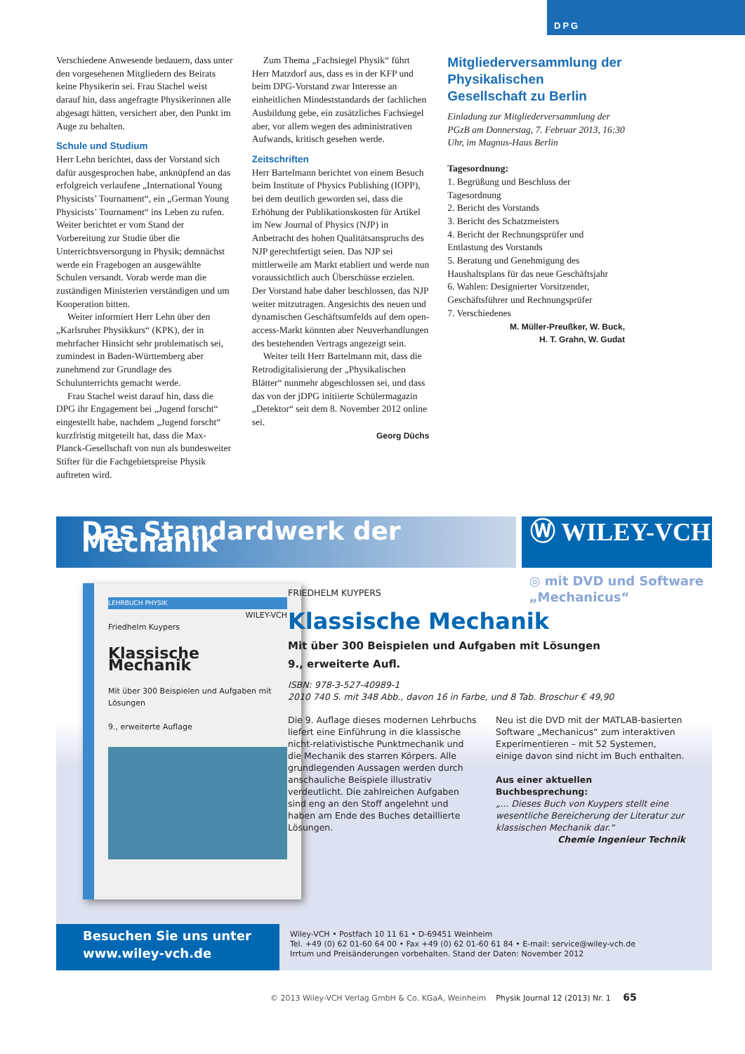DPG
Verschiedene Anwesende bedauern, dass unter den vorgesehenen Mitgliedern des Beirats keine Physikerin sei. Frau Stachel weist darauf hin, dass angefragte Physikerinnen alle abgesagt hätten, versichert aber, den Punkt im Auge zu behalten.
Schule und Studium
Herr Lehn berichtet, dass der Vorstand sich dafür ausgesprochen habe, anknüpfend an das erfolgreich verlaufene „International Young Physicists’ Tournament“, ein „German Young Physicists’ Tournament“ ins Leben zu rufen. Weiter berichtet er vom Stand der Vorbereitung zur Studie über die Unterrichtsversorgung in Physik; demnächst werde ein Fragebogen an ausgewählte Schulen versandt. Vorab werde man die zuständigen Ministerien verständigen und um Kooperation bitten.
Weiter informiert Herr Lehn über den „Karlsruher Physikkurs“ (KPK), der in mehrfacher Hinsicht sehr problematisch sei, zumindest in Baden-Württemberg aber zunehmend zur Grundlage des Schulunterrichts gemacht werde.
Frau Stachel weist darauf hin, dass die DPG ihr Engagement bei „Jugend forscht“ eingestellt habe, nachdem „Jugend forscht“ kurzfristig mitgeteilt hat, dass die Max-Planck-Gesellschaft von nun als bundesweiter Stifter für die Fachgebietspreise Physik auftreten wird.
Zum Thema „Fachsiegel Physik“ führt Herr Matzdorf aus, dass es in der KFP und beim DPG-Vorstand zwar Interesse an einheitlichen Mindeststandards der fachlichen Ausbildung gebe, ein zusätzliches Fachsiegel aber, vor allem wegen des administrativen Aufwands, kritisch gesehen werde.
Zeitschriften
Herr Bartelmann berichtet von einem Besuch beim Institute of Physics Publishing (IOPP), bei dem deutlich geworden sei, dass die Erhöhung der Publikationskosten für Artikel im New Journal of Physics (NJP) in Anbetracht des hohen Qualitätsanspruchs des NJP gerechtfertigt seien. Das NJP sei mittlerweile am Markt etabliert und werde nun voraussichtlich auch Überschüsse erzielen. Der Vorstand habe daher beschlossen, das NJP weiter mitzutragen. Angesichts des neuen und dynamischen Geschäftsumfelds auf dem open-access-Markt könnten aber Neuverhandlungen des bestehenden Vertrags angezeigt sein.
Weiter teilt Herr Bartelmann mit, dass die Retrodigitalisierung der „Physikalischen Blätter“ nunmehr abgeschlossen sei, und dass das von der jDPG initiierte Schülermagazin „Detektor“ seit dem 8. November 2012 online sei.
Georg Düchs
Mitgliederversammlung der Physikalischen Gesellschaft zu Berlin
Einladung zur Mitgliederversammlung der PGzB am Donnerstag, 7. Februar 2013, 16:30 Uhr, im Magnus-Haus Berlin
Tagesordnung:
1. Begrüßung und Beschluss der Tagesordnung
2. Bericht des Vorstands
3. Bericht des Schatzmeisters
4. Bericht der Rechnungsprüfer und Entlastung des Vorstands
5. Beratung und Genehmigung des Haushaltsplans für das neue Geschäftsjahr
6. Wahlen: Designierter Vorsitzender, Geschäftsführer und Rechnungsprüfer
7. Verschiedenes
M. Müller-Preußker, W. Buck,
H. T. Grahn, W. Gudat
Das Standardwerk der Mechanik Ⓦ WILEY-VCH
◎ mit DVD und Software
„Mechanicus“
LEHRBUCH PHYSIK
WILEY-VCH
Friedhelm Kuypers
Klassische Mechanik
Mit über 300 Beispielen und Aufgaben mit Lösungen
9., erweiterte Auflage
FRIEDHELM KUYPERS
Klassische Mechanik
Mit über 300 Beispielen und Aufgaben mit Lösungen
9., erweiterte Aufl.
ISBN: 978-3-527-40989-1
2010 740 S. mit 348 Abb., davon 16 in Farbe, und 8 Tab. Broschur € 49,90
Die 9. Auflage dieses modernen Lehrbuchs liefert eine Einführung in die klassische nicht-relativistische Punktmechanik und die Mechanik des starren Körpers. Alle grundlegenden Aussagen werden durch anschauliche Beispiele illustrativ verdeutlicht. Die zahlreichen Aufgaben sind eng an den Stoff angelehnt und haben am Ende des Buches detaillierte Lösungen.
Neu ist die DVD mit der MATLAB-basierten Software „Mechanicus“ zum interaktiven Experimentieren – mit 52 Systemen, einige davon sind nicht im Buch enthalten.
Aus einer aktuellen Buchbesprechung:
„... Dieses Buch von Kuypers stellt eine wesentliche Bereicherung der Literatur zur klassischen Mechanik dar.“
Chemie Ingenieur Technik
Besuchen Sie uns unter
www.wiley-vch.de
Wiley-VCH • Postfach 10 11 61 • D-69451 Weinheim
Tel. +49 (0) 62 01-60 64 00 • Fax +49 (0) 62 01-60 61 84 • E-mail: service@wiley-vch.de
Irrtum und Preisänderungen vorbehalten. Stand der Daten: November 2012
© 2013 Wiley-VCH Verlag GmbH & Co. KGaA, Weinheim Physik Journal 12 (2013) Nr. 1 65